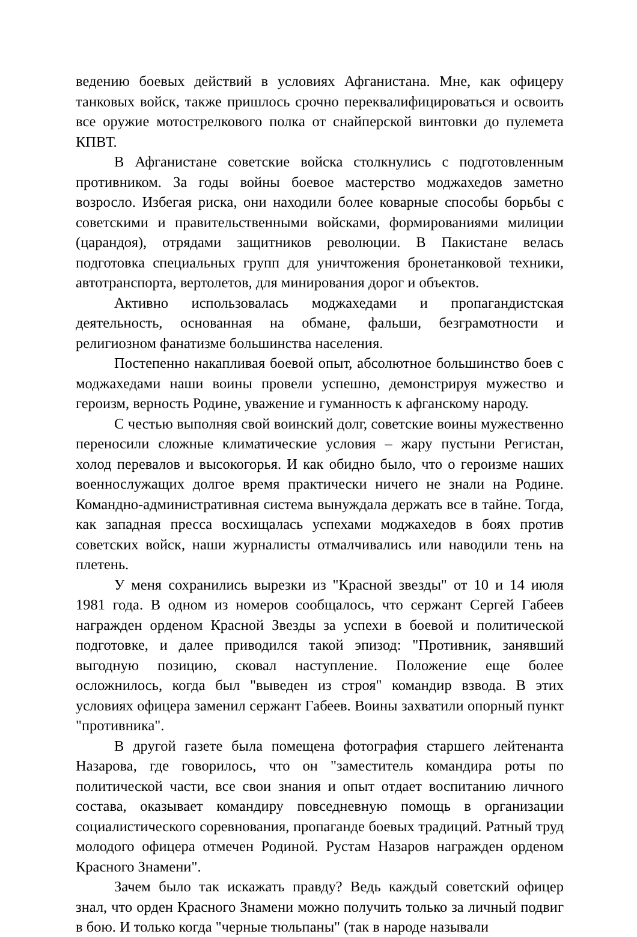ведению боевых действий в условиях Афганистана. Мне, как офицеру танковых войск, также пришлось срочно переквалифицироваться и освоить все оружие мотострелкового полка от снайперской винтовки до пулемета КПВТ.
В Афганистане советские войска столкнулись с подготовленным противником. За годы войны боевое мастерство моджахедов заметно возросло. Избегая риска, они находили более коварные способы борьбы с советскими и правительственными войсками, формированиями милиции (царандоя), отрядами защитников революции. В Пакистане велась подготовка специальных групп для уничтожения бронетанковой техники, автотранспорта, вертолетов, для минирования дорог и объектов.
Активно использовалась моджахедами и пропагандистская деятельность, основанная на обмане, фальши, безграмотности и религиозном фанатизме большинства населения.
Постепенно накапливая боевой опыт, абсолютное большинство боев с моджахедами наши воины провели успешно, демонстрируя мужество и героизм, верность Родине, уважение и гуманность к афганскому народу.
С честью выполняя свой воинский долг, советские воины мужественно переносили сложные климатические условия – жару пустыни Регистан, холод перевалов и высокогорья. И как обидно было, что о героизме наших военнослужащих долгое время практически ничего не знали на Родине. Командно-административная система вынуждала держать все в тайне. Тогда, как западная пресса восхищалась успехами моджахедов в боях против советских войск, наши журналисты отмалчивались или наводили тень на плетень.
У меня сохранились вырезки из "Красной звезды" от 10 и 14 июля 1981 года. В одном из номеров сообщалось, что сержант Сергей Габеев награжден орденом Красной Звезды за успехи в боевой и политической подготовке, и далее приводился такой эпизод: "Противник, занявший выгодную позицию, сковал наступление. Положение еще более осложнилось, когда был "выведен из строя" командир взвода. В этих условиях офицера заменил сержант Габеев. Воины захватили опорный пункт "противника".
В другой газете была помещена фотография старшего лейтенанта Назарова, где говорилось, что он "заместитель командира роты по политической части, все свои знания и опыт отдает воспитанию личного состава, оказывает командиру повседневную помощь в организации социалистического соревнования, пропаганде боевых традиций. Ратный труд молодого офицера отмечен Родиной. Рустам Назаров награжден орденом Красного Знамени".
Зачем было так искажать правду? Ведь каждый советский офицер знал, что орден Красного Знамени можно получить только за личный подвиг в бою. И только когда "черные тюльпаны" (так в народе называли